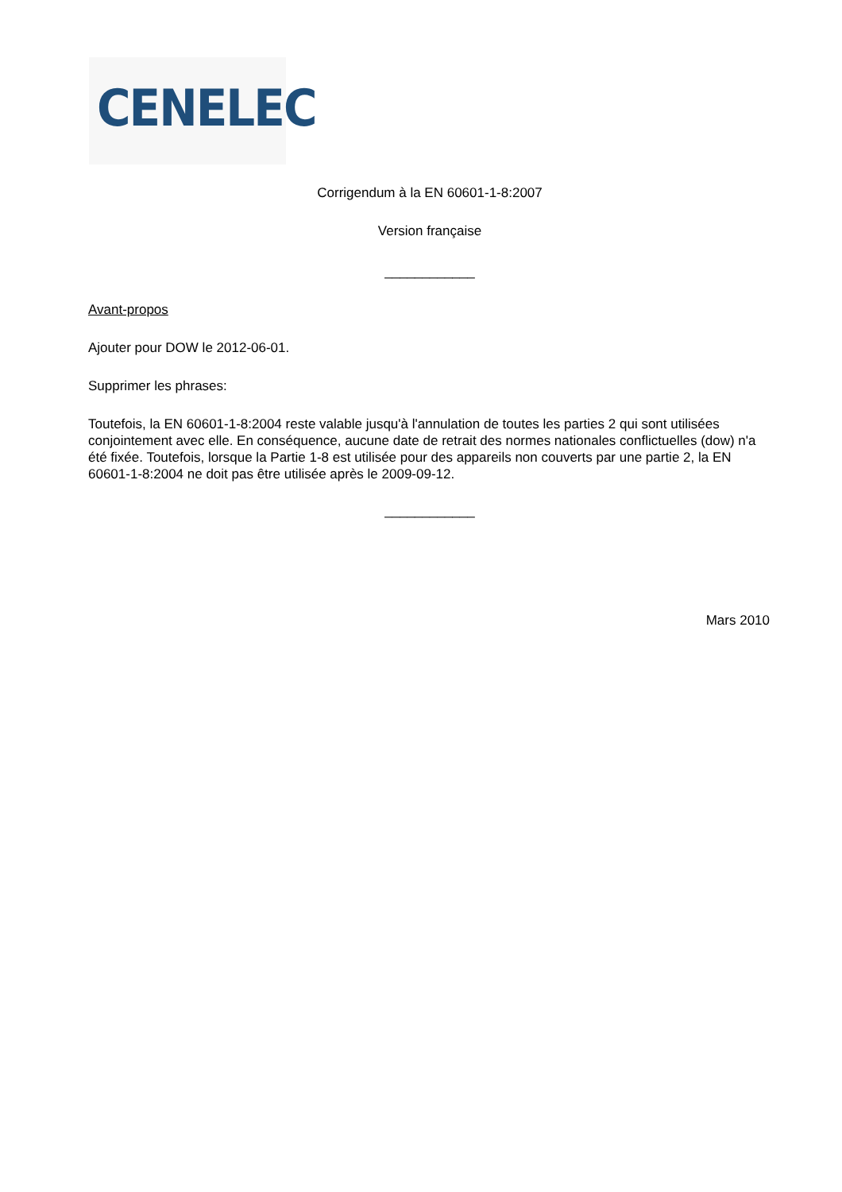CENELEC
Corrigendum à la EN 60601-1-8:2007
Version française
____________
Avant-propos
Ajouter pour DOW le 2012-06-01.
Supprimer les phrases:
Toutefois, la EN 60601-1-8:2004 reste valable jusqu'à l'annulation de toutes les parties 2 qui sont utilisées conjointement avec elle. En conséquence, aucune date de retrait des normes nationales conflictuelles (dow) n'a été fixée. Toutefois, lorsque la Partie 1-8 est utilisée pour des appareils non couverts par une partie 2, la EN 60601-1-8:2004 ne doit pas être utilisée après le 2009-09-12.
____________
Mars 2010